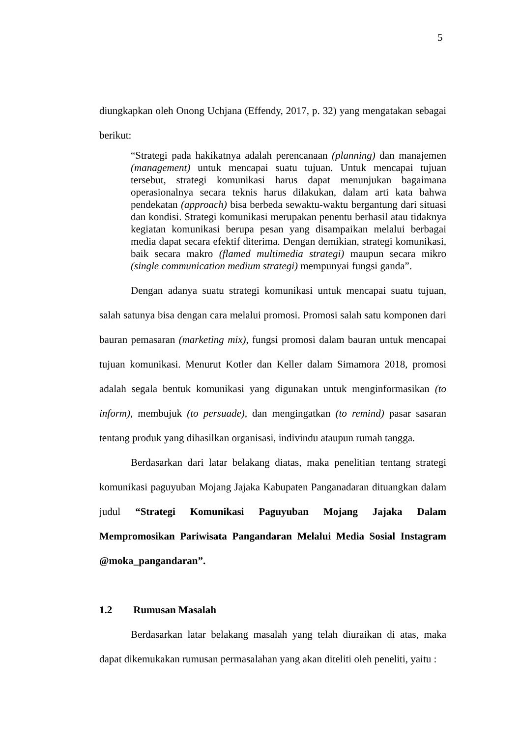5
diungkapkan oleh Onong Uchjana (Effendy, 2017, p. 32) yang mengatakan sebagai berikut:
“Strategi pada hakikatnya adalah perencanaan (planning) dan manajemen (management) untuk mencapai suatu tujuan. Untuk mencapai tujuan tersebut, strategi komunikasi harus dapat menunjukan bagaimana operasionalnya secara teknis harus dilakukan, dalam arti kata bahwa pendekatan (approach) bisa berbeda sewaktu-waktu bergantung dari situasi dan kondisi. Strategi komunikasi merupakan penentu berhasil atau tidaknya kegiatan komunikasi berupa pesan yang disampaikan melalui berbagai media dapat secara efektif diterima. Dengan demikian, strategi komunikasi, baik secara makro (flamed multimedia strategi) maupun secara mikro (single communication medium strategi) mempunyai fungsi ganda”.
Dengan adanya suatu strategi komunikasi untuk mencapai suatu tujuan, salah satunya bisa dengan cara melalui promosi. Promosi salah satu komponen dari bauran pemasaran (marketing mix), fungsi promosi dalam bauran untuk mencapai tujuan komunikasi. Menurut Kotler dan Keller dalam Simamora 2018, promosi adalah segala bentuk komunikasi yang digunakan untuk menginformasikan (to inform), membujuk (to persuade), dan mengingatkan (to remind) pasar sasaran tentang produk yang dihasilkan organisasi, indivindu ataupun rumah tangga.
Berdasarkan dari latar belakang diatas, maka penelitian tentang strategi komunikasi paguyuban Mojang Jajaka Kabupaten Panganadaran dituangkan dalam judul “Strategi Komunikasi Paguyuban Mojang Jajaka Dalam Mempromosikan Pariwisata Pangandaran Melalui Media Sosial Instagram @moka_pangandaran”.
1.2 Rumusan Masalah
Berdasarkan latar belakang masalah yang telah diuraikan di atas, maka dapat dikemukakan rumusan permasalahan yang akan diteliti oleh peneliti, yaitu :